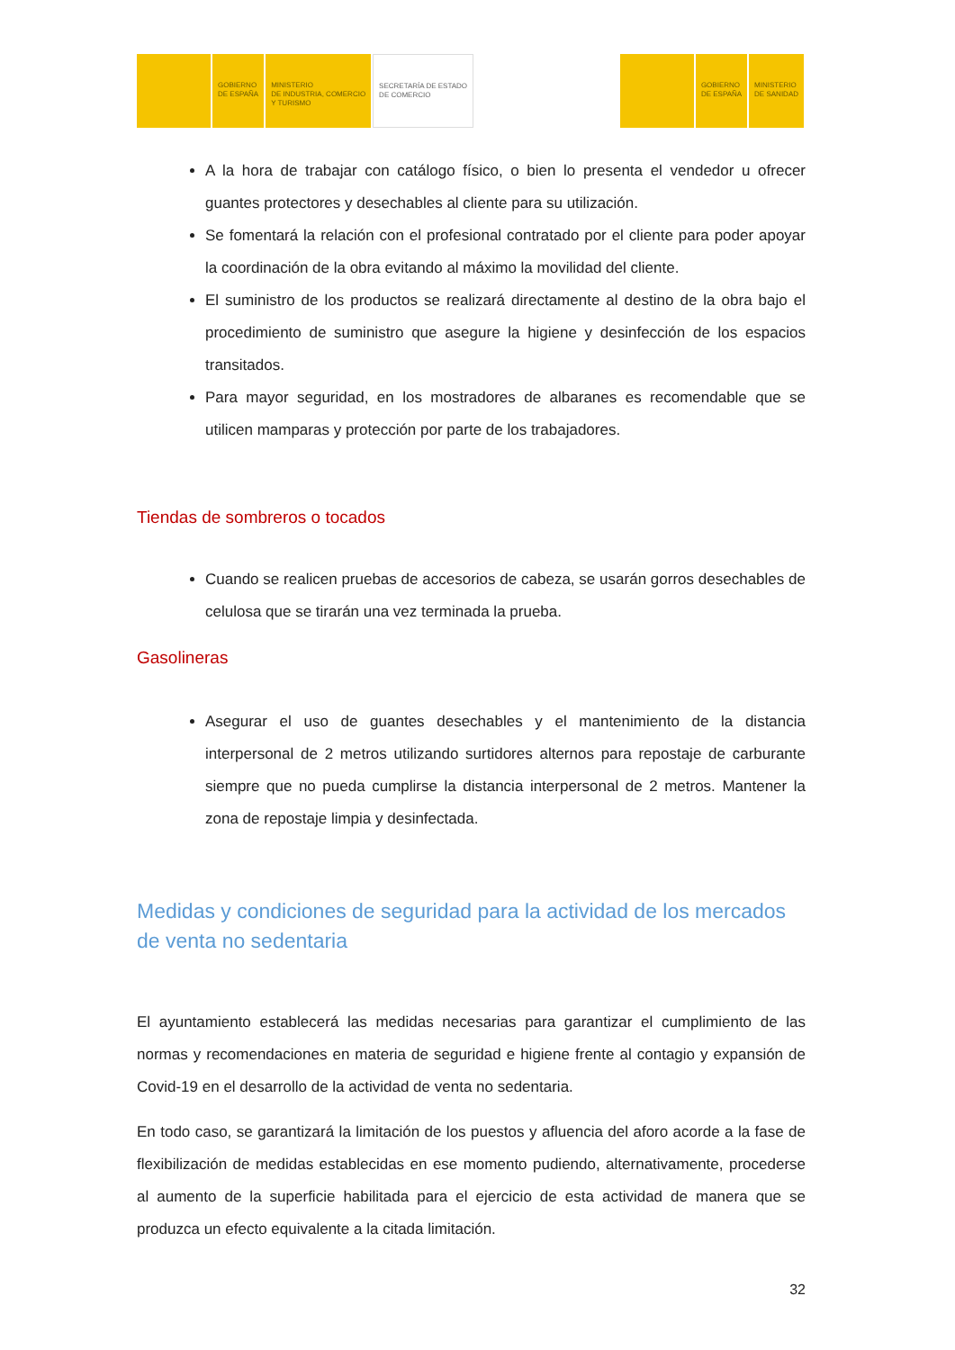GOBIERNO
DE ESPAÑA
MINISTERIO
DE INDUSTRIA, COMERCIO
Y TURISMO
SECRETARÍA DE ESTADO
DE COMERCIO
GOBIERNO
DE ESPAÑA
MINISTERIO
DE SANIDAD
A la hora de trabajar con catálogo físico, o bien lo presenta el vendedor u ofrecer guantes protectores y desechables al cliente para su utilización.
Se fomentará la relación con el profesional contratado por el cliente para poder apoyar la coordinación de la obra evitando al máximo la movilidad del cliente.
El suministro de los productos se realizará directamente al destino de la obra bajo el procedimiento de suministro que asegure la higiene y desinfección de los espacios transitados.
Para mayor seguridad, en los mostradores de albaranes es recomendable que se utilicen mamparas y protección por parte de los trabajadores.
Tiendas de sombreros o tocados
Cuando se realicen pruebas de accesorios de cabeza, se usarán gorros desechables de celulosa que se tirarán una vez terminada la prueba.
Gasolineras
Asegurar el uso de guantes desechables y el mantenimiento de la distancia interpersonal de 2 metros utilizando surtidores alternos para repostaje de carburante siempre que no pueda cumplirse la distancia interpersonal de 2 metros. Mantener la zona de repostaje limpia y desinfectada.
Medidas y condiciones de seguridad para la actividad de los mercados de venta no sedentaria
El ayuntamiento establecerá las medidas necesarias para garantizar el cumplimiento de las normas y recomendaciones en materia de seguridad e higiene frente al contagio y expansión de Covid-19 en el desarrollo de la actividad de venta no sedentaria.
En todo caso, se garantizará la limitación de los puestos y afluencia del aforo acorde a la fase de flexibilización de medidas establecidas en ese momento pudiendo, alternativamente, procederse al aumento de la superficie habilitada para el ejercicio de esta actividad de manera que se produzca un efecto equivalente a la citada limitación.
32